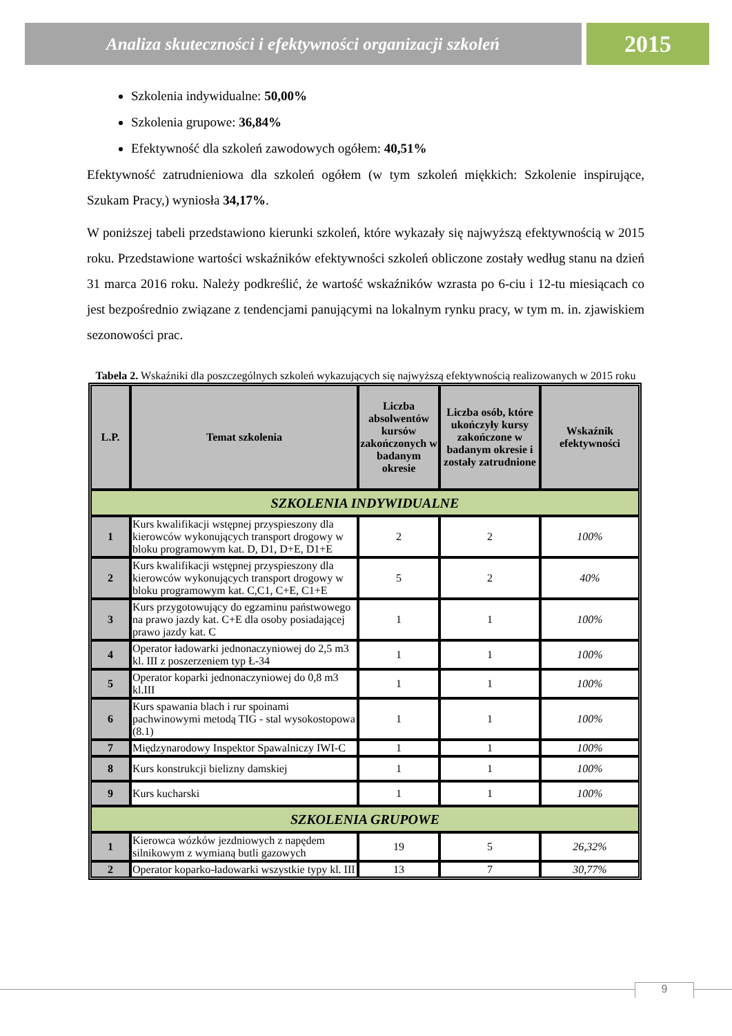Analiza skuteczności i efektywności organizacji szkoleń
2015
Szkolenia indywidualne: 50,00%
Szkolenia grupowe: 36,84%
Efektywność dla szkoleń zawodowych ogółem: 40,51%
Efektywność zatrudnieniowa dla szkoleń ogółem (w tym szkoleń miękkich: Szkolenie inspirujące, Szukam Pracy,) wyniosła 34,17%.
W poniższej tabeli przedstawiono kierunki szkoleń, które wykazały się najwyższą efektywnością w 2015 roku. Przedstawione wartości wskaźników efektywności szkoleń obliczone zostały według stanu na dzień 31 marca 2016 roku. Należy podkreślić, że wartość wskaźników wzrasta po 6-ciu i 12-tu miesiącach co jest bezpośrednio związane z tendencjami panującymi na lokalnym rynku pracy, w tym m. in. zjawiskiem sezonowości prac.
Tabela 2. Wskaźniki dla poszczególnych szkoleń wykazujących się najwyższą efektywnością realizowanych w 2015 roku
| L.P. | Temat szkolenia | Liczba absolwentów kursów zakończonych w badanym okresie | Liczba osób, które ukończyły kursy zakończone w badanym okresie i zostały zatrudnione | Wskaźnik efektywności |
| --- | --- | --- | --- | --- |
| SZKOLENIA INDYWIDUALNE | | | | |
| 1 | Kurs kwalifikacji wstępnej przyspieszony dla kierowców wykonujących transport drogowy w bloku programowym kat. D, D1, D+E, D1+E | 2 | 2 | 100% |
| 2 | Kurs kwalifikacji wstępnej przyspieszony dla kierowców wykonujących transport drogowy w bloku programowym kat. C,C1, C+E, C1+E | 5 | 2 | 40% |
| 3 | Kurs przygotowujący do egzaminu państwowego na prawo jazdy kat. C+E dla osoby posiadającej prawo jazdy kat. C | 1 | 1 | 100% |
| 4 | Operator ładowarki jednonaczyniowej do 2,5 m3 kl. III z poszerzeniem typ Ł-34 | 1 | 1 | 100% |
| 5 | Operator koparki jednonaczyniowej do 0,8 m3 kl.III | 1 | 1 | 100% |
| 6 | Kurs spawania blach i rur spoinami pachwinowymi metodą TIG - stal wysokostopowa (8.1) | 1 | 1 | 100% |
| 7 | Międzynarodowy Inspektor Spawalniczy IWI-C | 1 | 1 | 100% |
| 8 | Kurs konstrukcji bielizny damskiej | 1 | 1 | 100% |
| 9 | Kurs kucharski | 1 | 1 | 100% |
| SZKOLENIA GRUPOWE | | | | |
| 1 | Kierowca wózków jezdniowych z napędem silnikowym z wymianą butli gazowych | 19 | 5 | 26,32% |
| 2 | Operator koparko-ładowarki wszystkie typy kl. III | 13 | 7 | 30,77% |
9